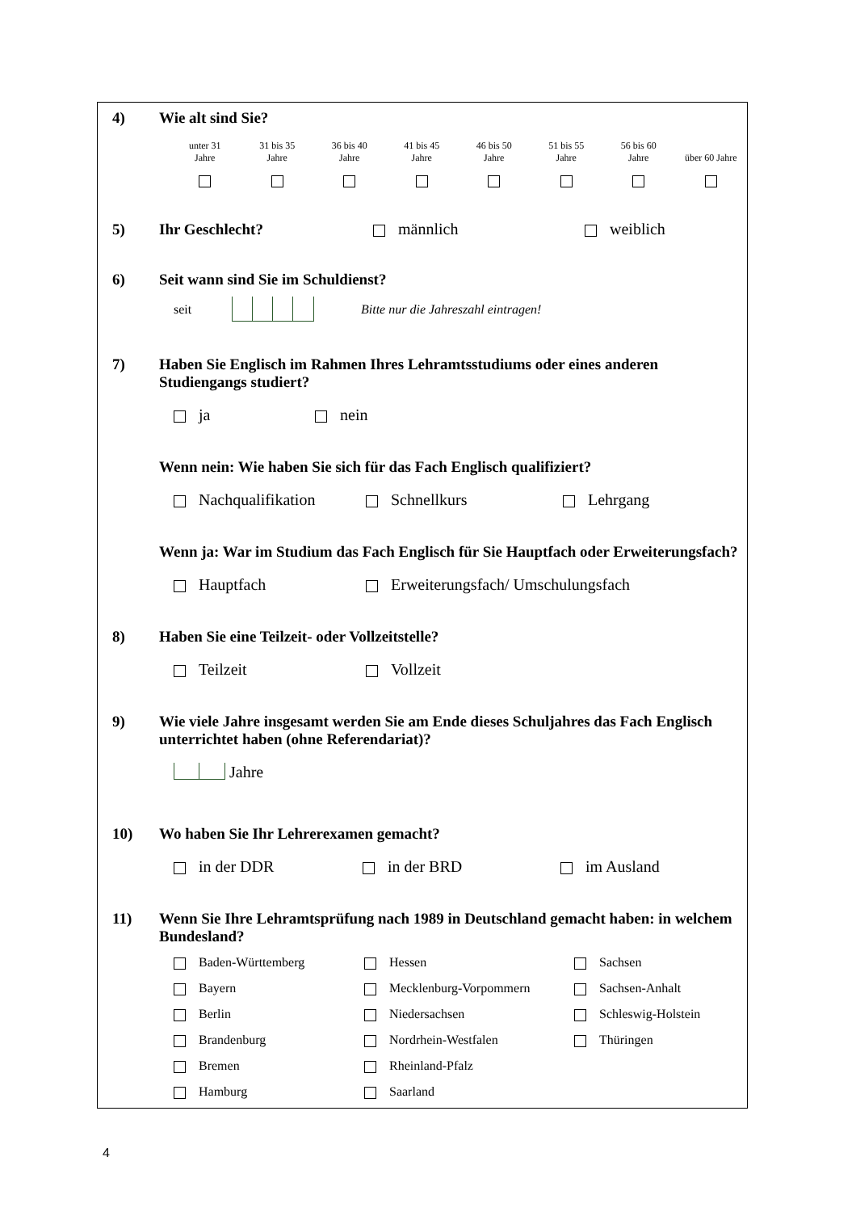4) Wie alt sind Sie?
unter 31
Jahre
31 bis 35
Jahre
36 bis 40
Jahre
41 bis 45
Jahre
46 bis 50
Jahre
51 bis 55
Jahre
56 bis 60
Jahre
über 60 Jahre
5) Ihr Geschlecht? männlich weiblich
6) Seit wann sind Sie im Schuldienst?
seit Bitte nur die Jahreszahl eintragen!
7) Haben Sie Englisch im Rahmen Ihres Lehramtsstudiums oder eines anderen Studiengangs studiert?
ja nein
Wenn nein: Wie haben Sie sich für das Fach Englisch qualifiziert?
Nachqualifikation Schnellkurs Lehrgang
Wenn ja: War im Studium das Fach Englisch für Sie Hauptfach oder Erweiterungsfach?
Hauptfach Erweiterungsfach/ Umschulungsfach
8) Haben Sie eine Teilzeit- oder Vollzeitstelle?
Teilzeit Vollzeit
9) Wie viele Jahre insgesamt werden Sie am Ende dieses Schuljahres das Fach Englisch unterrichtet haben (ohne Referendariat)?
Jahre
10) Wo haben Sie Ihr Lehrerexamen gemacht?
in der DDR in der BRD im Ausland
11) Wenn Sie Ihre Lehramtsprüfung nach 1989 in Deutschland gemacht haben: in welchem Bundesland?
Baden-Württemberg
Hessen
Sachsen
Bayern
Mecklenburg-Vorpommern
Sachsen-Anhalt
Berlin
Niedersachsen
Schleswig-Holstein
Brandenburg
Nordrhein-Westfalen
Thüringen
Bremen
Rheinland-Pfalz
Hamburg
Saarland
4